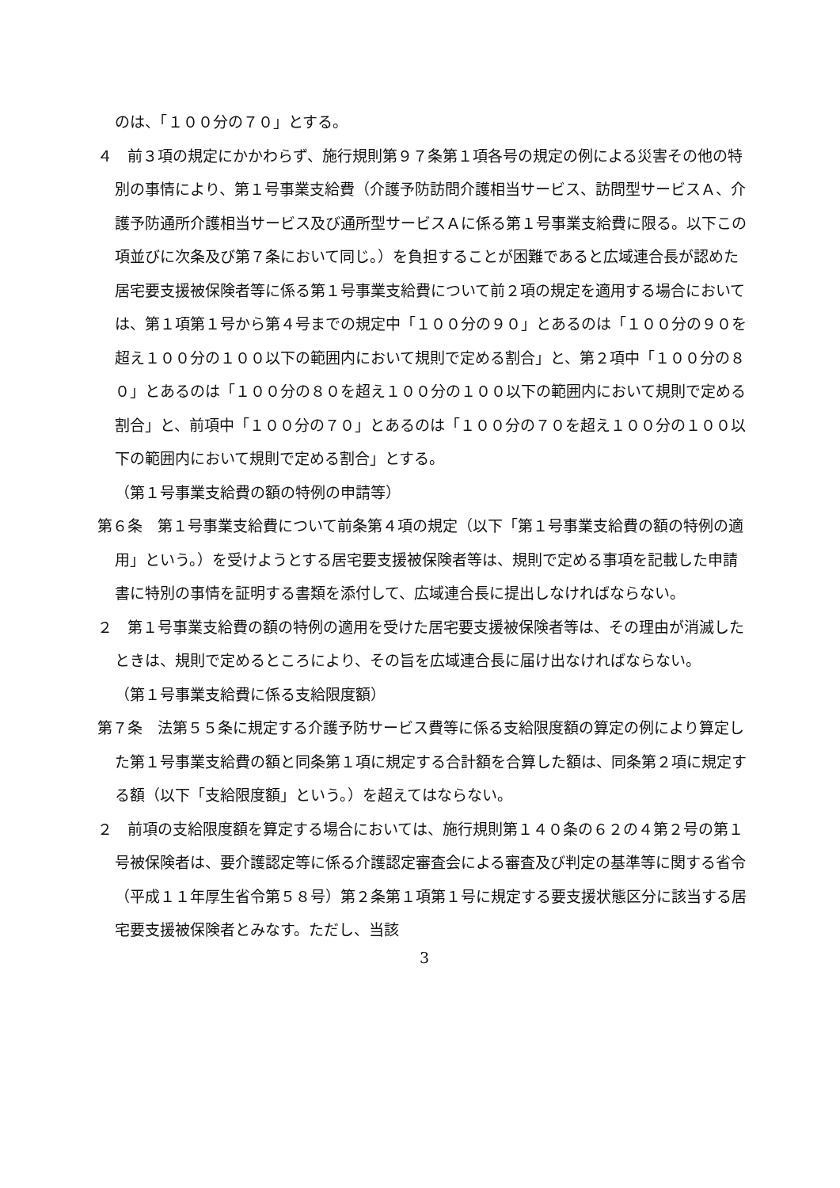のは、「１００分の７０」とする。
４　前３項の規定にかかわらず、施行規則第９７条第１項各号の規定の例による災害その他の特別の事情により、第１号事業支給費（介護予防訪問介護相当サービス、訪問型サービスＡ、介護予防通所介護相当サービス及び通所型サービスＡに係る第１号事業支給費に限る。以下この項並びに次条及び第７条において同じ。）を負担することが困難であると広域連合長が認めた居宅要支援被保険者等に係る第１号事業支給費について前２項の規定を適用する場合においては、第１項第１号から第４号までの規定中「１００分の９０」とあるのは「１００分の９０を超え１００分の１００以下の範囲内において規則で定める割合」と、第２項中「１００分の８０」とあるのは「１００分の８０を超え１００分の１００以下の範囲内において規則で定める割合」と、前項中「１００分の７０」とあるのは「１００分の７０を超え１００分の１００以下の範囲内において規則で定める割合」とする。
（第１号事業支給費の額の特例の申請等）
第６条　第１号事業支給費について前条第４項の規定（以下「第１号事業支給費の額の特例の適用」という。）を受けようとする居宅要支援被保険者等は、規則で定める事項を記載した申請書に特別の事情を証明する書類を添付して、広域連合長に提出しなければならない。
２　第１号事業支給費の額の特例の適用を受けた居宅要支援被保険者等は、その理由が消滅したときは、規則で定めるところにより、その旨を広域連合長に届け出なければならない。
（第１号事業支給費に係る支給限度額）
第７条　法第５５条に規定する介護予防サービス費等に係る支給限度額の算定の例により算定した第１号事業支給費の額と同条第１項に規定する合計額を合算した額は、同条第２項に規定する額（以下「支給限度額」という。）を超えてはならない。
２　前項の支給限度額を算定する場合においては、施行規則第１４０条の６２の４第２号の第１号被保険者は、要介護認定等に係る介護認定審査会による審査及び判定の基準等に関する省令（平成１１年厚生省令第５８号）第２条第１項第１号に規定する要支援状態区分に該当する居宅要支援被保険者とみなす。ただし、当該
3